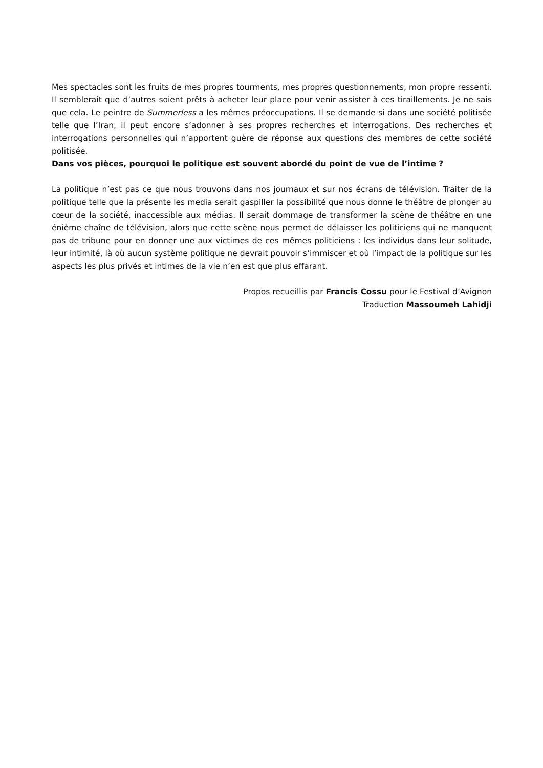Mes spectacles sont les fruits de mes propres tourments, mes propres questionnements, mon propre ressenti. Il semblerait que d’autres soient prêts à acheter leur place pour venir assister à ces tiraillements. Je ne sais que cela. Le peintre de Summerless a les mêmes préoccupations. Il se demande si dans une société politisée telle que l’Iran, il peut encore s’adonner à ses propres recherches et interrogations. Des recherches et interrogations personnelles qui n’apportent guère de réponse aux questions des membres de cette société politisée.
Dans vos pièces, pourquoi le politique est souvent abordé du point de vue de l’intime ?
La politique n’est pas ce que nous trouvons dans nos journaux et sur nos écrans de télévision. Traiter de la politique telle que la présente les media serait gaspiller la possibilité que nous donne le théâtre de plonger au cœur de la société, inaccessible aux médias. Il serait dommage de transformer la scène de théâtre en une énième chaîne de télévision, alors que cette scène nous permet de délaisser les politiciens qui ne manquent pas de tribune pour en donner une aux victimes de ces mêmes politiciens : les individus dans leur solitude, leur intimité, là où aucun système politique ne devrait pouvoir s’immiscer et où l’impact de la politique sur les aspects les plus privés et intimes de la vie n’en est que plus effarant.
Propos recueillis par Francis Cossu pour le Festival d’Avignon
Traduction Massoumeh Lahidji